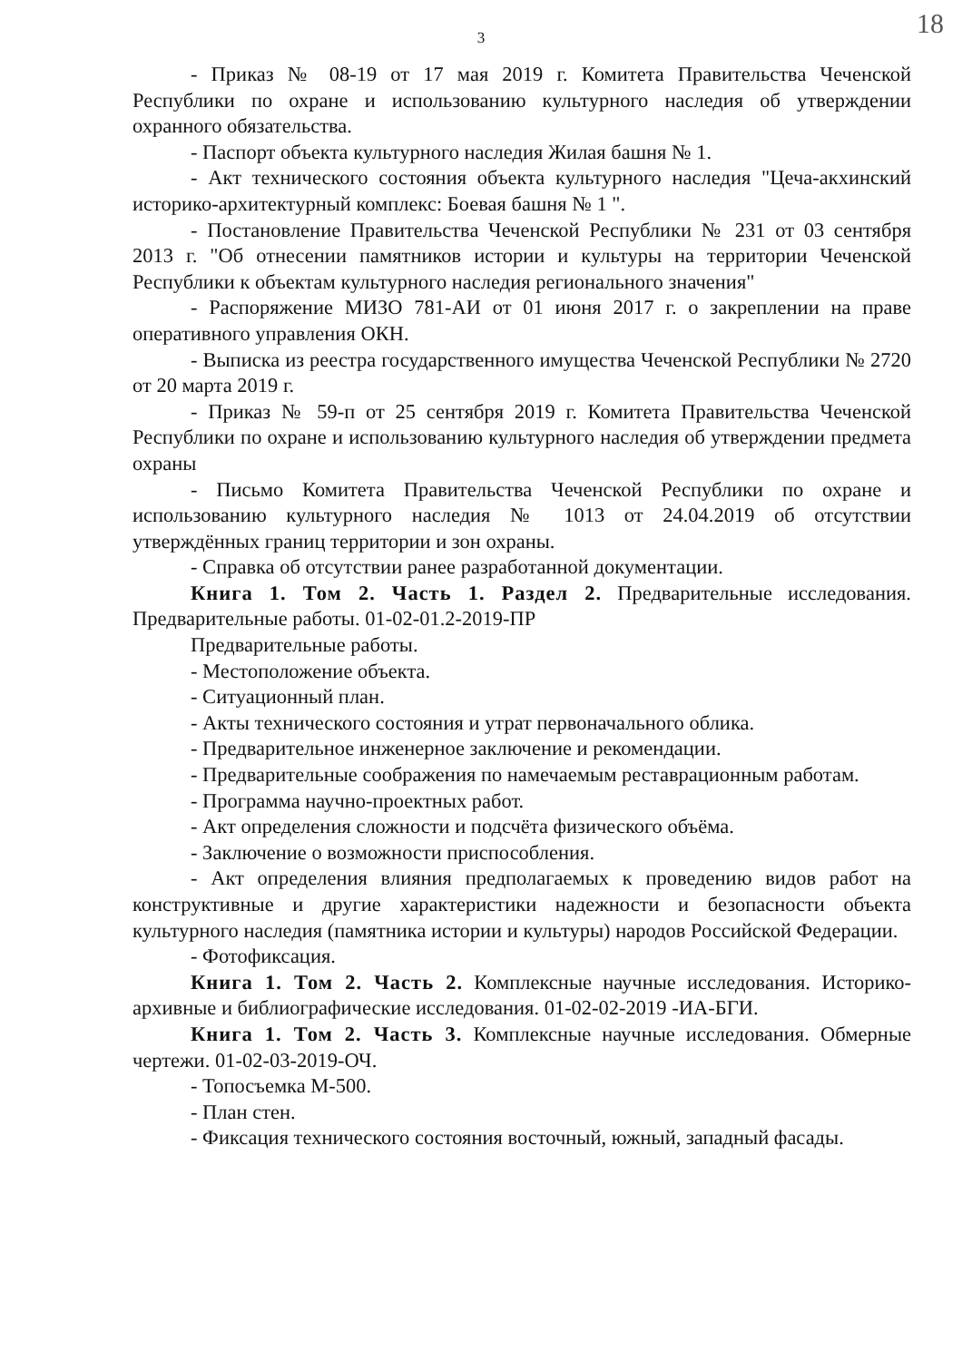18
3
- Приказ № 08-19 от 17 мая 2019 г. Комитета Правительства Чеченской Республики по охране и использованию культурного наследия об утверждении охранного обязательства.
- Паспорт объекта культурного наследия Жилая башня № 1.
- Акт технического состояния объекта культурного наследия "Цеча-акхинский историко-архитектурный комплекс: Боевая башня № 1 ".
- Постановление Правительства Чеченской Республики № 231 от 03 сентября 2013 г. "Об отнесении памятников истории и культуры на территории Чеченской Республики к объектам культурного наследия регионального значения"
- Распоряжение МИЗО 781-АИ от 01 июня 2017 г. о закреплении на праве оперативного управления ОКН.
- Выписка из реестра государственного имущества Чеченской Республики № 2720 от 20 марта 2019 г.
- Приказ № 59-п от 25 сентября 2019 г. Комитета Правительства Чеченской Республики по охране и использованию культурного наследия об утверждении предмета охраны
- Письмо Комитета Правительства Чеченской Республики по охране и использованию культурного наследия № 1013 от 24.04.2019 об отсутствии утверждённых границ территории и зон охраны.
- Справка об отсутствии ранее разработанной документации.
Книга 1. Том 2. Часть 1. Раздел 2. Предварительные исследования. Предварительные работы. 01-02-01.2-2019-ПР
Предварительные работы.
- Местоположение объекта.
- Ситуационный план.
- Акты технического состояния и утрат первоначального облика.
- Предварительное инженерное заключение и рекомендации.
- Предварительные соображения по намечаемым реставрационным работам.
- Программа научно-проектных работ.
- Акт определения сложности и подсчёта физического объёма.
- Заключение о возможности приспособления.
- Акт определения влияния предполагаемых к проведению видов работ на конструктивные и другие характеристики надежности и безопасности объекта культурного наследия (памятника истории и культуры) народов Российской Федерации.
- Фотофиксация.
Книга 1. Том 2. Часть 2. Комплексные научные исследования. Историко-архивные и библиографические исследования. 01-02-02-2019 -ИА-БГИ.
Книга 1. Том 2. Часть 3. Комплексные научные исследования. Обмерные чертежи. 01-02-03-2019-ОЧ.
- Топосъемка М-500.
- План стен.
- Фиксация технического состояния восточный, южный, западный фасады.